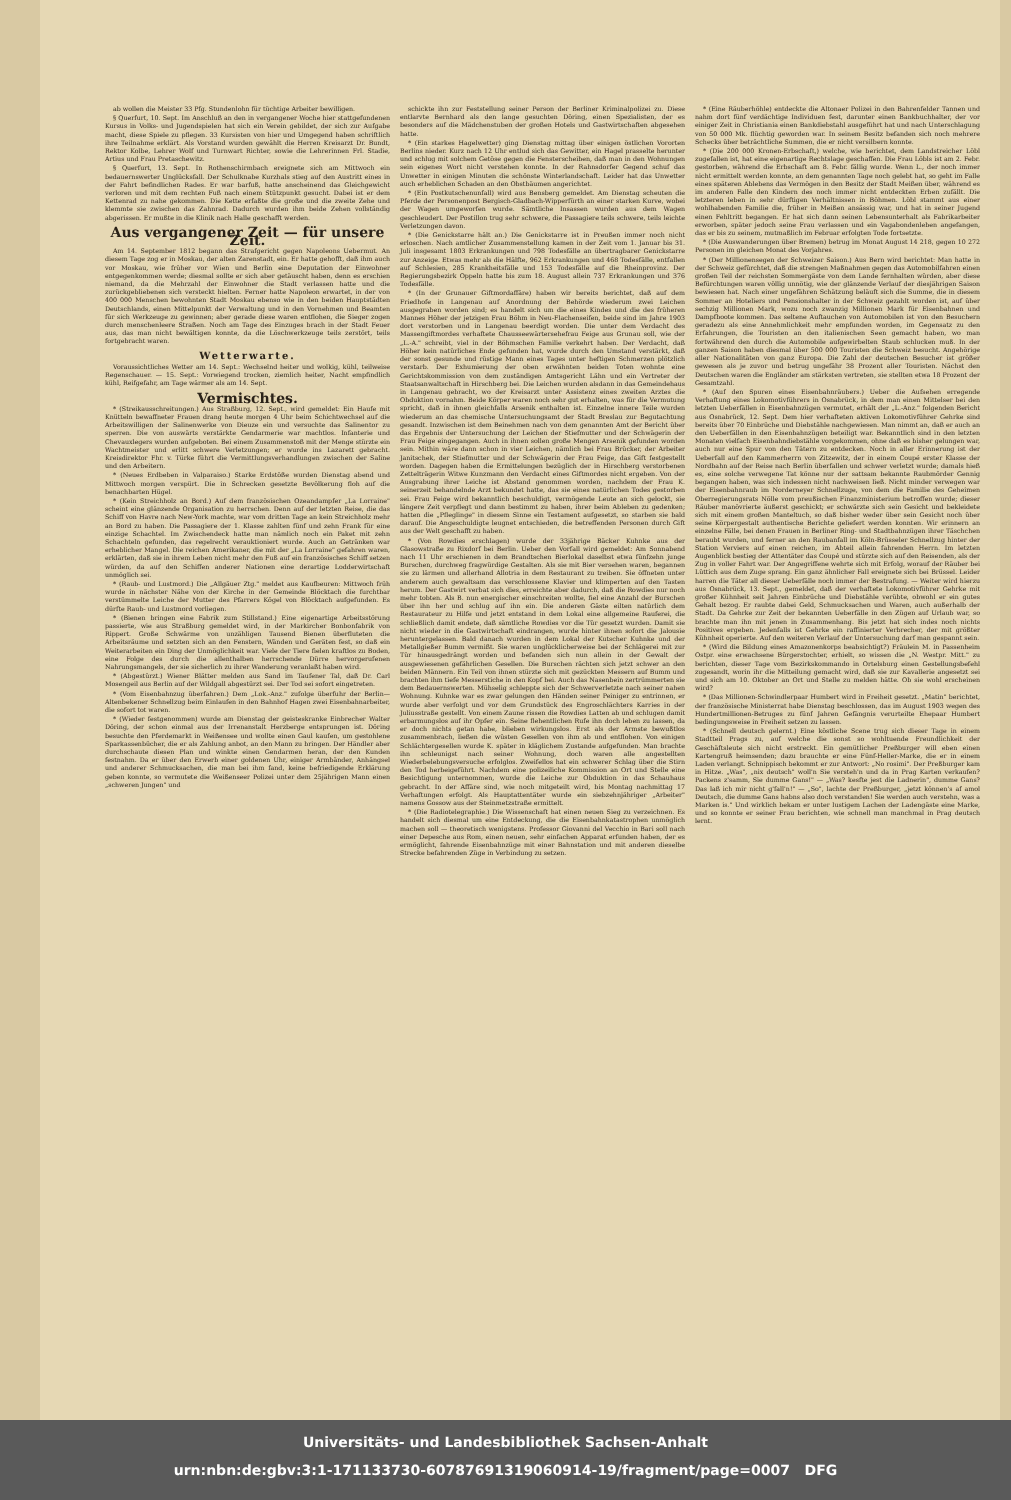ab wollen die Meister 33 Pfg. Stundenlohn für tüchtige Arbeiter bewilligen.
§ Querfurt, 10. Sept. Im Anschluß an den in vergangener Woche hier stattgefundenen Kursus in Volks- und Jugendspielen hat sich ein Verein gebildet, der sich zur Aufgabe macht, diese Spiele zu pflegen. 33 Kursisten von hier und Umgegend haben schriftlich ihre Teilnahme erklärt. Als Vorstand wurden gewählt die Herren Kreisarzt Dr. Bundt, Rektor Kolbe, Lehrer Wolf und Turnwart Richter, sowie die Lehrerinnen Frl. Stadie, Artius und Frau Pretaschewitz.
§ Querfurt, 13. Sept. In Rothenschirmbach ereignete sich am Mittwoch ein bedauernswerter Unglücksfall. Der Schulknabe Kurzhals stieg auf den Austritt eines in der Fahrt befindlichen Rades. Er war barfuß, hatte anscheinend das Gleichgewicht verloren und mit dem rechten Fuß nach einem Stützpunkt gesucht. Dabei ist er dem Kettenrad zu nahe gekommen. Die Kette erfaßte die große und die zweite Zehe und klemmte sie zwischen das Zahnrad. Dadurch wurden ihm beide Zehen vollständig abgerissen. Er mußte in die Klinik nach Halle geschafft werden.
Aus vergangener Zeit — für unsere Zeit.
Am 14. September 1812 begann das Strafgericht gegen Napoleons Uebermut. An diesem Tage zog er in Moskau, der alten Zarenstadt, ein. Er hatte gehofft, daß ihm auch vor Moskau, wie früher vor Wien und Berlin eine Deputation der Einwohner entgegenkommen werde; diesmal sollte er sich aber getäuscht haben, denn es erschien niemand, da die Mehrzahl der Einwohner die Stadt verlassen hatte und die zurückgebliebenen sich versteckt hielten. Ferner hatte Napoleon erwartet, in der von 400 000 Menschen bewohnten Stadt Moskau ebenso wie in den beiden Hauptstädten Deutschlands, einen Mittelpunkt der Verwaltung und in den Vornehmen und Beamten für sich Werkzeuge zu gewinnen; aber gerade diese waren entflohen, die Sieger zogen durch menschenleere Straßen. Noch am Tage des Einzuges brach in der Stadt Feuer aus, das man nicht bewältigen konnte, da die Löschwerkzeuge teils zerstört, teils fortgebracht waren.
Wetterwarte.
Voraussichtliches Wetter am 14. Sept.: Wechselnd heiter und wolkig, kühl, teilweise Regenschauer. — 15. Sept.: Vorwiegend trocken, ziemlich heiter, Nacht empfindlich kühl, Reifgefahr, am Tage wärmer als am 14. Sept.
Vermischtes.
* (Streikausschreitungen.) Aus Straßburg, 12. Sept., wird gemeldet: Ein Haufe mit Knütteln bewaffneter Frauen drang heute morgen 4 Uhr beim Schichtwechsel auf die Arbeitswilligen der Salinenwerke von Dieuze ein und versuchte das Salinentor zu sperren. Die von auswärts verstärkte Gendarmerie war machtlos. Infanterie und Chevauxlegers wurden aufgeboten. Bei einem Zusammenstoß mit der Menge stürzte ein Wachtmeister und erlitt schwere Verletzungen; er wurde ins Lazarett gebracht. Kreisdirektor Fhr. v. Türke führt die Vermittlungsverhandlungen zwischen der Saline und den Arbeitern.
* (Neues Erdbeben in Valparaiso.) Starke Erdstöße wurden Dienstag abend und Mittwoch morgen verspürt. Die in Schrecken gesetzte Bevölkerung floh auf die benachbarten Hügel.
* (Kein Streichholz an Bord.) Auf dem französischen Ozeandampfer „La Lorraine" scheint eine glänzende Organisation zu herrschen. Denn auf der letzten Reise, die das Schiff von Havre nach New-York machte, war vom dritten Tage an kein Streichholz mehr an Bord zu haben. Die Passagiere der 1. Klasse zahlten fünf und zehn Frank für eine einzige Schachtel. Im Zwischendeck hatte man nämlich noch ein Paket mit zehn Schachteln gefunden, das regelrecht verauktioniert wurde. Auch an Getränken war erheblicher Mangel. Die reichen Amerikaner, die mit der „La Lorraine" gefahren waren, erklärten, daß sie in ihrem Leben nicht mehr den Fuß auf ein französisches Schiff setzen würden, da auf den Schiffen anderer Nationen eine derartige Lodderwirtschaft unmöglich sei.
* (Raub- und Lustmord.) Die „Allgäuer Ztg." meldet aus Kaufbeuren: Mittwoch früh wurde in nächster Nähe von der Kirche in der Gemeinde Blöcktach die furchtbar verstümmelte Leiche der Mutter des Pfarrers Kögel von Blöcktach aufgefunden. Es dürfte Raub- und Lustmord vorliegen.
* (Bienen bringen eine Fabrik zum Stillstand.) Eine eigenartige Arbeitsstörung passierte, wie aus Straßburg gemeldet wird, in der Markircher Bonbonfabrik von Rippert. Große Schwärme von unzähligen Tausend Bienen überfluteten die Arbeitsräume und setzten sich an den Fenstern, Wänden und Geräten fest, so daß ein Weiterarbeiten ein Ding der Unmöglichkeit war. Viele der Tiere fielen kraftlos zu Boden, eine Folge des durch die allenthalben herrschende Dürre hervorgerufenen Nahrungsmangels, der sie sicherlich zu ihrer Wanderung veranlaßt haben wird.
* (Abgestürzt.) Wiener Blätter melden aus Sand im Taufener Tal, daß Dr. Carl Mosengeil aus Berlin auf der Wildgall abgestürzt sei. Der Tod sei sofort eingetreten.
* (Vom Eisenbahnzug überfahren.) Dem „Lok.-Anz." zufolge überfuhr der Berlin—Altenbekener Schnellzug beim Einlaufen in den Bahnhof Hagen zwei Eisenbahnarbeiter, die sofort tot waren.
* (Wieder festgenommen) wurde am Dienstag der geisteskranke Einbrecher Walter Döring, der schon einmal aus der Irrenanstalt Herzberge entsprungen ist. Döring besuchte den Pferdemarkt in Weißensee und wollte einen Gaul kaufen, um gestohlene Sparkassenbücher, die er als Zahlung anbot, an den Mann zu bringen. Der Händler aber durchschaute diesen Plan und winkte einen Gendarmen heran, der den Kunden festnahm. Da er über den Erwerb einer goldenen Uhr, einiger Armbänder, Anhängsel und anderer Schmucksachen, die man bei ihm fand, keine befriedigende Erklärung geben konnte, so vermutete die Weißenseer Polizei unter dem 25jährigen Mann einen „schweren Jungen" und
schickte ihn zur Feststellung seiner Person der Berliner Kriminalpolizei zu. Diese entlarvte Bernhard als den lange gesuchten Döring, einen Spezialisten, der es besonders auf die Mädchenstuben der großen Hotels und Gastwirtschaften abgesehen hatte.
* (Ein starkes Hagelwetter) ging Dienstag mittag über einigen östlichen Vororten Berlins nieder. Kurz nach 12 Uhr entlud sich das Gewitter, ein Hagel prasselte herunter und schlug mit solchem Getöse gegen die Fensterscheiben, daß man in den Wohnungen sein eigenes Wort nicht verstehen konnte. In der Rahnsdorfer Gegend schuf das Unwetter in einigen Minuten die schönste Winterlandschaft. Leider hat das Unwetter auch erheblichen Schaden an den Obstbäumen angerichtet.
* (Ein Postkutschenunfall) wird aus Bensberg gemeldet. Am Dienstag scheuten die Pferde der Personenpost Bergisch-Gladbach-Wipperfürth an einer starken Kurve, wobei der Wagen umgeworfen wurde. Sämtliche Insassen wurden aus dem Wagen geschleudert. Der Postillon trug sehr schwere, die Passagiere teils schwere, teils leichte Verletzungen davon.
* (Die Genickstarre hält an.) Die Genickstarre ist in Preußen immer noch nicht erloschen. Nach amtlicher Zusammenstellung kamen in der Zeit vom 1. Januar bis 31. Juli insgesamt 1803 Erkrankungen und 798 Todesfälle an übertragbarer Genickstarre zur Anzeige. Etwas mehr als die Hälfte, 962 Erkrankungen und 468 Todesfälle, entfallen auf Schlesien, 285 Krankheitsfälle und 153 Todesfälle auf die Rheinprovinz. Der Regierungsbezirk Oppeln hatte bis zum 18. August allein 737 Erkrankungen und 376 Todesfälle.
* (In der Grunauer Giftmordaffäre) haben wir bereits berichtet, daß auf dem Friedhofe in Langenau auf Anordnung der Behörde wiederum zwei Leichen ausgegraben worden sind; es handelt sich um die eines Kindes und die des früheren Mannes Höher der jetzigen Frau Böhm in Neu-Flachenseifen, beide sind im Jahre 1903 dort verstorben und in Langenau beerdigt worden. Die unter dem Verdacht des Massengiftmordes verhaftete Chausseewärtersehefrau Feige aus Grunau soll, wie der „L.-A." schreibt, viel in der Böhmschen Familie verkehrt haben. Der Verdacht, daß Höher kein natürliches Ende gefunden hat, wurde durch den Umstand verstärkt, daß der sonst gesunde und rüstige Mann eines Tages unter heftigen Schmerzen plötzlich verstarb. Der Exhumierung der oben erwähnten beiden Toten wohnte eine Gerichtskommission von dem zuständigen Amtsgericht Lähn und ein Vertreter der Staatsanwaltschaft in Hirschberg bei. Die Leichen wurden alsdann in das Gemeindehaus in Langenau gebracht, wo der Kreisarzt unter Assistenz eines zweiten Arztes die Obduktion vornahm. Beide Körper waren noch sehr gut erhalten, was für die Vermutung spricht, daß in ihnen gleichfalls Arsenik enthalten ist. Einzelne innere Teile wurden wiederum an das chemische Untersuchungsamt der Stadt Breslau zur Begutachtung gesandt. Inzwischen ist dem Beinehmen nach von dem genannten Amt der Bericht über das Ergebnis der Untersuchung der Leichen der Stiefmutter und der Schwägerin der Frau Feige eingegangen. Auch in ihnen sollen große Mengen Arsenik gefunden worden sein. Mithin wäre dann schon in vier Leichen, nämlich bei Frau Brücker, der Arbeiter Janitschek, der Stiefmutter und der Schwägerin der Frau Feige, das Gift festgestellt worden. Dagegen haben die Ermittelungen bezüglich der in Hirschberg verstorbenen Zettelträgerin Witwe Kunzmann den Verdacht eines Giftmordes nicht ergeben. Von der Ausgrabung ihrer Leiche ist Abstand genommen worden, nachdem der Frau K. seinerzeit behandelnde Arzt bekundet hatte, das sie eines natürlichen Todes gestorben sei. Frau Feige wird bekanntlich beschuldigt, vermögende Leute an sich gelockt, sie längere Zeit verpflegt und dann bestimmt zu haben, ihrer beim Ableben zu gedenken; hatten die „Pfleglinge" in diesem Sinne ein Testament aufgesetzt, so starben sie bald darauf. Die Angeschuldigte leugnet entschieden, die betreffenden Personen durch Gift aus der Welt geschafft zu haben.
* (Von Rowdies erschlagen) wurde der 33jährige Bäcker Kuhnke aus der Glasowstraße zu Rixdorf bei Berlin. Ueber den Vorfall wird gemeldet: Am Sonnabend nach 11 Uhr erschienen in dem Brandtschen Bierlokal daselbst etwa fünfzehn junge Burschen, durchweg fragwürdige Gestalten. Als sie mit Bier versehen waren, begannen sie zu lärmen und allerhand Allotria in dem Restaurant zu treiben. Sie öffneten unter anderem auch gewaltsam das verschlossene Klavier und klimperten auf den Tasten herum. Der Gastwirt verbat sich dies, erreichte aber dadurch, daß die Rowdies nur noch mehr tobten. Als B. nun energischer einschreiten wollte, fiel eine Anzahl der Burschen über ihn her und schlug auf ihn ein. Die anderen Gäste eilten natürlich dem Restaurateur zu Hilfe und jetzt entstand in dem Lokal eine allgemeine Rauferei, die schließlich damit endete, daß sämtliche Rowdies vor die Tür gesetzt wurden. Damit sie nicht wieder in die Gastwirtschaft eindrangen, wurde hinter ihnen sofort die Jalousie heruntergelassen. Bald danach wurden in dem Lokal der Kutscher Kuhnke und der Metallgießer Bumm vermißt. Sie waren unglücklicherweise bei der Schlägerei mit zur Tür hinausgedrängt worden und befanden sich nun allein in der Gewalt der ausgewiesenen gefährlichen Gesellen. Die Burschen rächten sich jetzt schwer an den beiden Männern. Ein Teil von ihnen stürzte sich mit gezückten Messern auf Bumm und brachten ihm tiefe Messerstiche in den Kopf bei. Auch das Nasenbein zertrümmerten sie dem Bedauernswerten. Mühselig schleppte sich der Schwerverletzte nach seiner nahen Wohnung. Kuhnke war es zwar gelungen den Händen seiner Peiniger zu entrinnen, er wurde aber verfolgt und vor dem Grundstück des Engroschlächters Karries in der Juliusstraße gestellt. Von einem Zaune rissen die Rowdies Latten ab und schlugen damit erbarmungslos auf ihr Opfer ein. Seine flehentlichen Rufe ihn doch leben zu lassen, da er doch nichts getan habe, blieben wirkungslos. Erst als der Armste bewußtlos zusammenbrach, ließen die wüsten Gesellen von ihm ab und entflohen. Von einigen Schlächtergesellen wurde K. später in kläglichem Zustande aufgefunden. Man brachte ihn schleunigst nach seiner Wohnung, doch waren alle angestellten Wiederbelebungsversuche erfolglos. Zweifellos hat ein schwerer Schlag über die Stirn den Tod herbeigeführt. Nachdem eine polizeiliche Kommission an Ort und Stelle eine Besichtigung unternommen, wurde die Leiche zur Obduktion in das Schauhaus gebracht. In der Affäre sind, wie noch mitgeteilt wird, bis Montag nachmittag 17 Verhaftungen erfolgt. Als Hauptattentäter wurde ein siebzehnjähriger „Arbeiter" namens Gossow aus der Steinmetzstraße ermittelt.
* (Die Radiotelegraphie.) Die Wissenschaft hat einen neuen Sieg zu verzeichnen. Es handelt sich diesmal um eine Entdeckung, die die Eisenbahnkatastrophen unmöglich machen soll — theoretisch wenigstens. Professor Giovanni del Vecchio in Bari soll nach einer Depesche aus Rom, einen neuen, sehr einfachen Apparat erfunden haben, der es ermöglicht, fahrende Eisenbahnzüge mit einer Bahnstation und mit anderen dieselbe Strecke befahrenden Züge in Verbindung zu setzen.
* (Eine Räuberhöhle) entdeckte die Altonaer Polizei in den Bahrenfelder Tannen und nahm dort fünf verdächtige Individuen fest, darunter einen Bankbuchhalter, der vor einiger Zeit in Christiania einen Bankdiebstahl ausgeführt hat und nach Unterschlagung von 50 000 Mk. flüchtig geworden war. In seinem Besitz befanden sich noch mehrere Schecks über beträchtliche Summen, die er nicht versilbern konnte.
* (Die 200 000 Kronen-Erbschaft,) welche, wie berichtet, dem Landstreicher Löbl zugefallen ist, hat eine eigenartige Rechtslage geschaffen. Die Frau Löbls ist am 2. Febr. gestorben, während die Erbschaft am 8. Febr. fällig wurde. Wenn L., der noch immer nicht ermittelt werden konnte, an dem genannten Tage noch gelebt hat, so geht im Falle eines späteren Ablebens das Vermögen in den Besitz der Stadt Meißen über, während es im anderen Falle den Kindern des noch immer nicht entdeckten Erben zufällt. Die letzteren leben in sehr dürftigen Verhältnissen in Böhmen. Löbl stammt aus einer wohlhabenden Familie die, früher in Meißen ansässig war, und hat in seiner Jugend einen Fehltritt begangen. Er hat sich dann seinen Lebensunterhalt als Fabrikarbeiter erworben, später jedoch seine Frau verlassen und ein Vagabondenleben angefangen, das er bis zu seinem, mutmaßlich im Februar erfolgten Tode fortsetzte.
* (Die Auswanderungen über Bremen) betrug im Monat August 14 218, gegen 10 272 Personen im gleichen Monat des Vorjahres.
* (Der Millionensegen der Schweizer Saison.) Aus Bern wird berichtet: Man hatte in der Schweiz gefürchtet, daß die strengen Maßnahmen gegen das Automobilfahren einen großen Teil der reichsten Sommergäste von dem Lande fernhalten würden, aber diese Befürchtungen waren völlig unnötig, wie der glänzende Verlauf der diesjährigen Saison bewiesen hat. Nach einer ungefähren Schätzung beläuft sich die Summe, die in diesem Sommer an Hoteliers und Pensionshalter in der Schweiz gezahlt worden ist, auf über sechzig Millionen Mark, wozu noch zwanzig Millionen Mark für Eisenbahnen und Dampfboote kommen. Das seltene Auftauchen von Automobilen ist von den Besuchern geradezu als eine Annehmlichkeit mehr empfunden worden, im Gegensatz zu den Erfahrungen, die Touristen an den italienischen Seen gemacht haben, wo man fortwährend den durch die Automobile aufgewirbelten Staub schlucken muß. In der ganzen Saison haben diesmal über 500 000 Touristen die Schweiz besucht. Angehörige aller Nationalitäten von ganz Europa. Die Zahl der deutschen Besucher ist größer gewesen als je zuvor und betrug ungefähr 38 Prozent aller Touristen. Nächst den Deutschen waren die Engländer am stärksten vertreten, sie stellten etwa 18 Prozent der Gesamtzahl.
* (Auf den Spuren eines Eisenbahnräubers.) Ueber die Aufsehen erregende Verhaftung eines Lokomotivführers in Osnabrück, in dem man einen Mittelser bei den letzten Ueberfällen in Eisenbahnzügen vermutet, erhält der „L.-Anz." folgenden Bericht aus Osnabrück, 12. Sept. Dem hier verhafteten aktiven Lokomotivführer Gehrke sind bereits über 70 Einbrüche und Diebstähle nachgewiesen. Man nimmt an, daß er auch an den Ueberfällen in den Eisenbahnzügen beteiligt war. Bekanntlich sind in den letzten Monaten vielfach Eisenbahndiebstähle vorgekommen, ohne daß es bisher gelungen war, auch nur eine Spur von den Tätern zu entdecken. Noch in aller Erinnerung ist der Ueberfall auf den Kammerherrn von Zitzewitz, der in einem Coupé erster Klasse der Nordbahn auf der Reise nach Berlin überfallen und schwer verletzt wurde; damals hieß es, eine solche verwegene Tat könne nur der sattsam bekannte Raubmörder Gennig begangen haben, was sich indessen nicht nachweisen ließ. Nicht minder verwegen war der Eisenbahnraub im Norderneyer Schnellzuge, von dem die Familie des Geheimen Oberregierungsrats Nölle vom preußischen Finanzministerium betroffen wurde; dieser Räuber manövrierte äußerst geschickt; er schwärzte sich sein Gesicht und bekleidete sich mit einem großen Manteltuch, so daß bisher weder über sein Gesicht noch über seine Körpergestalt authentische Berichte geliefert werden konnten. Wir erinnern an einzelne Fälle, bei denen Frauen in Berliner Ring- und Stadtbahnzügen ihrer Täschchen beraubt wurden, und ferner an den Raubanfall im Köln-Brüsseler Schnellzug hinter der Station Verviers auf einen reichen, im Abteil allein fahrenden Herrn. Im letzten Augenblick bestieg der Attentäter das Coupé und stürzte sich auf den Reisenden, als der Zug in voller Fahrt war. Der Angegriffene wehrte sich mit Erfolg, worauf der Räuber bei Lüttich aus dem Zuge sprang. Ein ganz ähnlicher Fall ereignete sich bei Brüssel. Leider harren die Täter all dieser Ueberfälle noch immer der Bestrafung. — Weiter wird hierzu aus Osnabrück, 13. Sept., gemeldet, daß der verhaftete Lokomotivführer Gehrke mit großer Kühnheit seit Jahren Einbrüche und Diebstähle verübte, obwohl er ein gutes Gehalt bezog. Er raubte dabei Geld, Schmucksachen und Waren, auch außerhalb der Stadt. Da Gehrke zur Zeit der bekannten Ueberfälle in den Zügen auf Urlaub war, so brachte man ihn mit jenen in Zusammenhang. Bis jetzt hat sich indes noch nichts Positives ergeben. Jedenfalls ist Gehrke ein raffinierter Verbrecher, der mit größter Kühnheit operierte. Auf den weiteren Verlauf der Untersuchung darf man gespannt sein.
* (Wird die Bildung eines Amazonenkorps beabsichtigt?) Fräulein M. in Passenheim Ostpr. eine erwachsene Bürgerstochter, erhielt, so wissen die „N. Westpr. Mitt." zu berichten, dieser Tage vom Bezirkskommando in Ortelsburg einen Gestellungsbefehl zugesandt, worin ihr die Mitteilung gemacht wird, daß sie zur Kavallerie angesetzt sei und sich am 10. Oktober an Ort und Stelle zu melden hätte. Ob sie wohl erscheinen wird?
* (Das Millionen-Schwindlerpaar Humbert wird in Freiheit gesetzt. „Matin" berichtet, der französische Ministerrat habe Dienstag beschlossen, das im August 1903 wegen des Hundertmillionen-Betruges zu fünf Jahren Gefängnis verurteilte Ehepaar Humbert bedingungsweise in Freiheit setzen zu lassen.
* (Schnell deutsch gelernt.) Eine köstliche Scene trug sich dieser Tage in einem Stadtteil Prags zu, auf welche die sonst so wohltuende Freundlichkeit der Geschäftsleute sich nicht erstreckt. Ein gemütlicher Preßburger will eben einen Kartengruß heimsenden; dazu brauchte er eine Fünf-Heller-Marke, die er in einem Laden verlangt. Schnippisch bekommt er zur Antwort: „No rosimi". Der Preßburger kam in Hitze. „Was", „nix deutsch" woll'n Sie versteh'n und da in Prag Karten verkaufen? Packens z'samm, Sie dumme Gans!" — „Was? kesfte jest die Ladnerin", dumme Gans? Das laß ich mir nicht g'fall'n!" — „So", lachte der Preßburger, „jetzt können's af amol Deutsch, die dumme Gans habns also doch verstanden! Sie werden auch verstehn, was a Marken is." Und wirklich bekam er unter lustigem Lachen der Ladengäste eine Marke, und so konnte er seiner Frau berichten, wie schnell man manchmal in Prag deutsch lernt.
Universitäts- und Landesbibliothek Sachsen-Anhalt
urn:nbn:de:gbv:3:1-171133730-60787691319060914-19/fragment/page=0007 DFG